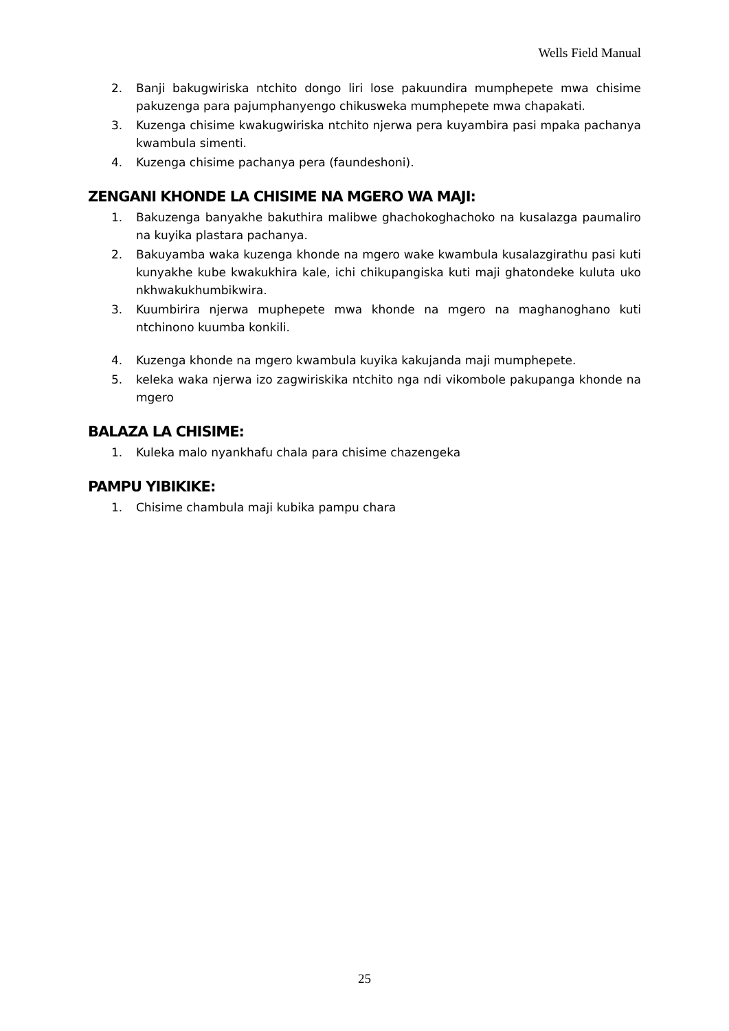Wells Field Manual
2. Banji bakugwiriska ntchito dongo liri lose pakuundira mumphepete mwa chisime pakuzenga para pajumphanyengo chikusweka mumphepete mwa chapakati.
3. Kuzenga chisime kwakugwiriska ntchito njerwa pera kuyambira pasi mpaka pachanya kwambula simenti.
4. Kuzenga chisime pachanya pera (faundeshoni).
ZENGANI KHONDE LA CHISIME NA MGERO WA MAJI:
1. Bakuzenga banyakhe bakuthira malibwe ghachokoghachoko na kusalazga paumaliro na kuyika plastara pachanya.
2. Bakuyamba waka kuzenga khonde na mgero wake kwambula kusalazgirathu pasi kuti kunyakhe kube kwakukhira kale, ichi chikupangiska kuti maji ghatondeke kuluta uko nkhwakukhumbikwira.
3. Kuumbirira njerwa muphepete mwa khonde na mgero na maghanoghano kuti ntchinono kuumba konkili.
4. Kuzenga khonde na mgero kwambula kuyika kakujanda maji mumphepete.
5. keleka waka njerwa izo zagwiriskika ntchito nga ndi vikombole pakupanga khonde na mgero
BALAZA LA CHISIME:
1. Kuleka malo nyankhafu chala para chisime chazengeka
PAMPU YIBIKIKE:
1. Chisime chambula maji kubika pampu chara
25